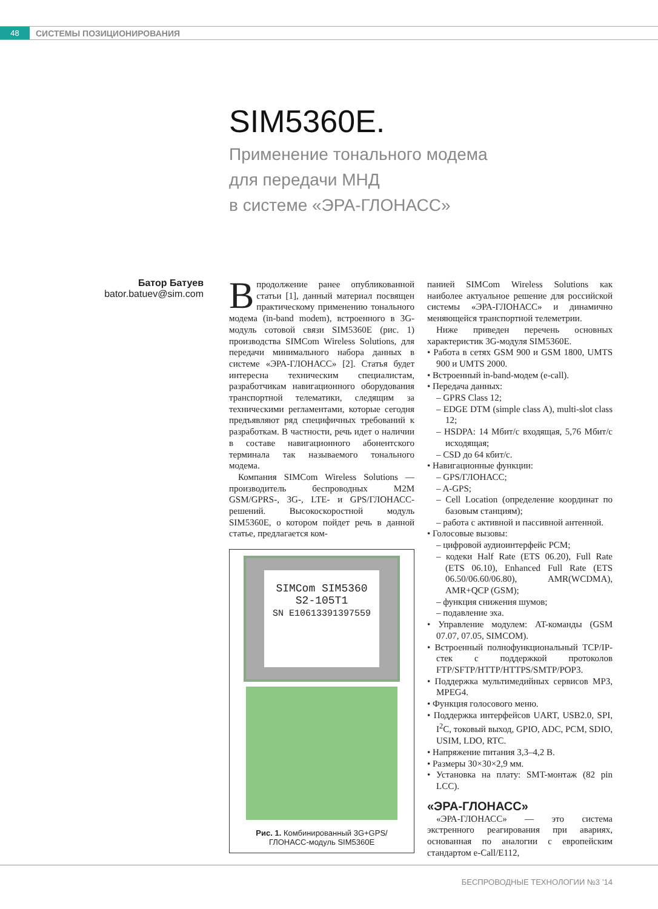48
СИСТЕМЫ ПОЗИЦИОНИРОВАНИЯ
SIM5360E.
Применение тонального модема
для передачи МНД
в системе «ЭРА-ГЛОНАСС»
Батор Батуев
bator.batuev@sim.com
Впродолжение ранее опубликованной статьи [1], данный материал посвящен практическому применению тонального модема (in-band modem), встроенного в 3G-модуль сотовой связи SIM5360E (рис. 1) производства SIMCom Wireless Solutions, для передачи минимального набора данных в системе «ЭРА-ГЛОНАСС» [2]. Статья будет интересна техническим специалистам, разработчикам навигационного оборудования транспортной телематики, следящим за техническими регламентами, которые сегодня предъявляют ряд специфичных требований к разработкам. В частности, речь идет о наличии в составе навигационного абонентского терминала так называемого тонального модема.
Компания SIMCom Wireless Solutions — производитель беспроводных M2M GSM/GPRS-, 3G-, LTE- и GPS/ГЛОНАСС-решений. Высокоскоростной модуль SIM5360E, о котором пойдет речь в данной статье, предлагается ком-
SIMCom SIM5360
S2-105T1
SN E10613391397559
Рис. 1. Комбинированный 3G+GPS/
ГЛОНАСС-модуль SIM5360E
панией SIMCom Wireless Solutions как наиболее актуальное решение для российской системы «ЭРА-ГЛОНАСС» и динамично меняющейся транспортной телеметрии.
Ниже приведен перечень основных характеристик 3G-модуля SIM5360E.
• Работа в сетях GSM 900 и GSM 1800, UMTS 900 и UMTS 2000.
• Встроенный in-band-модем (e-call).
• Передача данных:
– GPRS Class 12;
– EDGE DTM (simple class A), multi-slot class 12;
– HSDPA: 14 Мбит/с входящая, 5,76 Мбит/с исходящая;
– CSD до 64 кбит/с.
• Навигационные функции:
– GPS/ГЛОНАСС;
– A-GPS;
– Cell Location (определение координат по базовым станциям);
– работа с активной и пассивной антенной.
• Голосовые вызовы:
– цифровой аудиоинтерфейс PCM;
– кодеки Half Rate (ETS 06.20), Full Rate (ETS 06.10), Enhanced Full Rate (ETS 06.50/06.60/06.80), AMR(WCDMA), AMR+QCP (GSM);
– функция снижения шумов;
– подавление эха.
• Управление модулем: AT-команды (GSM 07.07, 07.05, SIMCOM).
• Встроенный полнофункциональный TCP/IP-стек с поддержкой протоколов FTP/SFTP/HTTP/HTTPS/SMTP/POP3.
• Поддержка мультимедийных сервисов MP3, MPEG4.
• Функция голосового меню.
• Поддержка интерфейсов UART, USB2.0, SPI, I<sup>2</sup>C, токовый выход, GPIO, ADC, PCM, SDIO, USIM, LDO, RTC.
• Напряжение питания 3,3–4,2 В.
• Размеры 30×30×2,9 мм.
• Установка на плату: SMT-монтаж (82 pin LCC).
«ЭРА-ГЛОНАСС»
«ЭРА-ГЛОНАСС» — это система экстренного реагирования при авариях, основанная по аналогии с европейским стандартом e-Call/E112,
БЕСПРОВОДНЫЕ ТЕХНОЛОГИИ №3 ’14